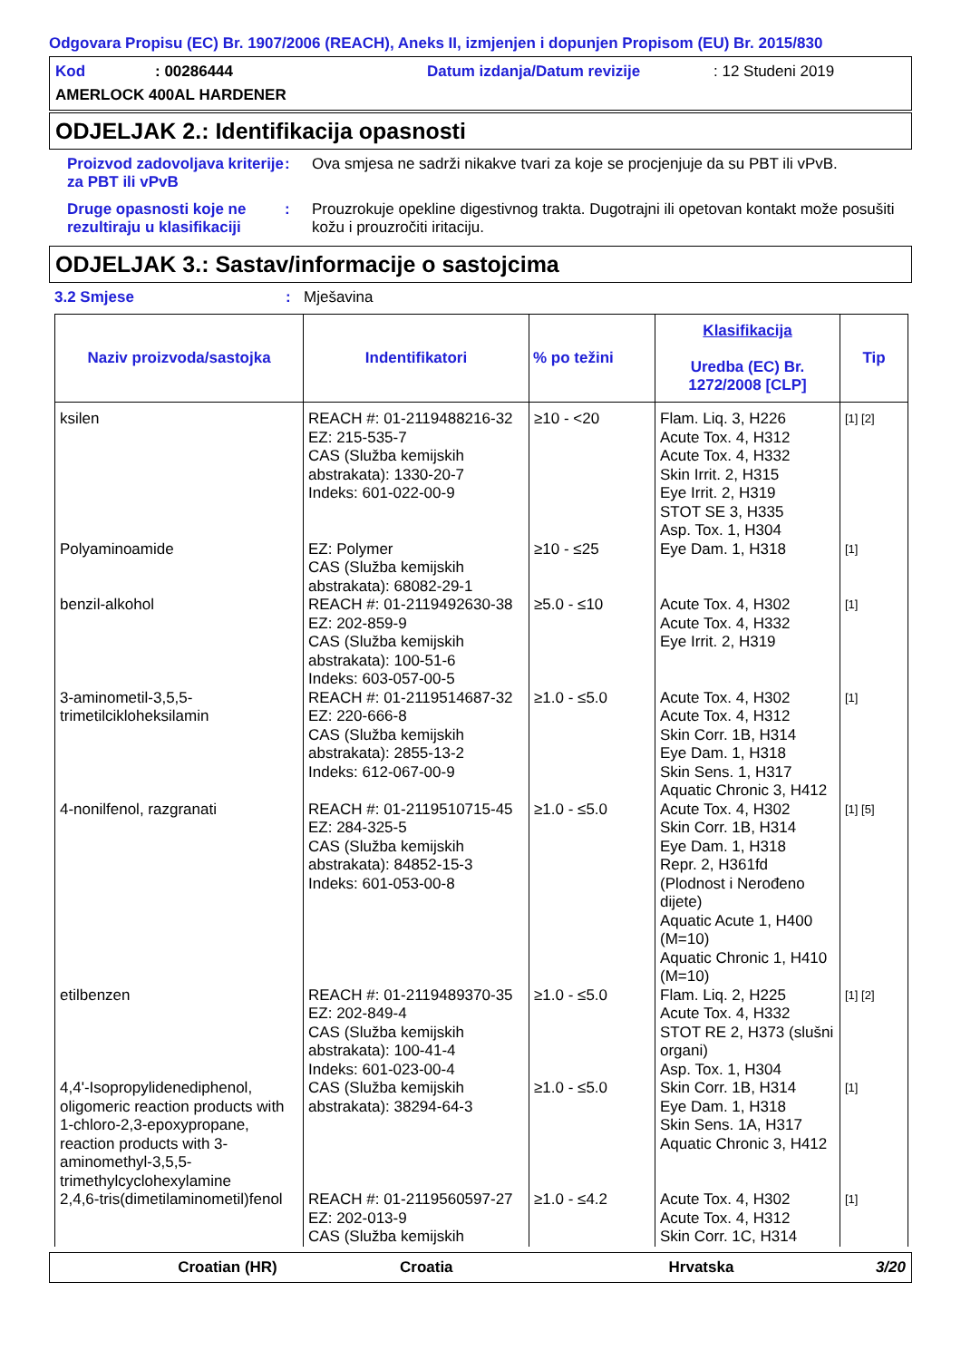Odgovara Propisu (EC) Br. 1907/2006 (REACH), Aneks II, izmjenjen i dopunjen Propisom (EU) Br. 2015/830
Kod: 00286444 Datum izdanja/Datum revizije: 12 Studeni 2019
AMERLOCK 400AL HARDENER
ODJELJAK 2.: Identifikacija opasnosti
Proizvod zadovoljava kriterije za PBT ili vPvB
: Ova smjesa ne sadrži nikakve tvari za koje se procjenjuje da su PBT ili vPvB.
Druge opasnosti koje ne rezultiraju u klasifikaciji
: Prouzrokuje opekline digestivnog trakta. Dugotrajni ili opetovan kontakt može posušiti kožu i prouzročiti iritaciju.
ODJELJAK 3.: Sastav/informacije o sastojcima
3.2 Smjese: Mješavina
| Naziv proizvoda/sastojka | Indentifikatori | % po težini | Klasifikacija Uredba (EC) Br. 1272/2008 [CLP] | Tip |
| --- | --- | --- | --- | --- |
| ksilen | REACH #: 01-2119488216-32 EZ: 215-535-7 CAS (Služba kemijskih abstrakata): 1330-20-7 Indeks: 601-022-00-9 | ≥10 - <20 | Flam. Liq. 3, H226 Acute Tox. 4, H312 Acute Tox. 4, H332 Skin Irrit. 2, H315 Eye Irrit. 2, H319 STOT SE 3, H335 Asp. Tox. 1, H304 | [1] [2] |
| Polyaminoamide | EZ: Polymer CAS (Služba kemijskih abstrakata): 68082-29-1 | ≥10 - ≤25 | Eye Dam. 1, H318 | [1] |
| benzil-alkohol | REACH #: 01-2119492630-38 EZ: 202-859-9 CAS (Služba kemijskih abstrakata): 100-51-6 Indeks: 603-057-00-5 | ≥5.0 - ≤10 | Acute Tox. 4, H302 Acute Tox. 4, H332 Eye Irrit. 2, H319 | [1] |
| 3-aminometil-3,5,5-trimetilcikloheksilamin | REACH #: 01-2119514687-32 EZ: 220-666-8 CAS (Služba kemijskih abstrakata): 2855-13-2 Indeks: 612-067-00-9 | ≥1.0 - ≤5.0 | Acute Tox. 4, H302 Acute Tox. 4, H312 Skin Corr. 1B, H314 Eye Dam. 1, H318 Skin Sens. 1, H317 Aquatic Chronic 3, H412 | [1] |
| 4-nonilfenol, razgranati | REACH #: 01-2119510715-45 EZ: 284-325-5 CAS (Služba kemijskih abstrakata): 84852-15-3 Indeks: 601-053-00-8 | ≥1.0 - ≤5.0 | Acute Tox. 4, H302 Skin Corr. 1B, H314 Eye Dam. 1, H318 Repr. 2, H361fd (Plodnost i Nerođeno dijete) Aquatic Acute 1, H400 (M=10) Aquatic Chronic 1, H410 (M=10) | [1] [5] |
| etilbenzen | REACH #: 01-2119489370-35 EZ: 202-849-4 CAS (Služba kemijskih abstrakata): 100-41-4 Indeks: 601-023-00-4 | ≥1.0 - ≤5.0 | Flam. Liq. 2, H225 Acute Tox. 4, H332 STOT RE 2, H373 (slušni organi) Asp. Tox. 1, H304 | [1] [2] |
| 4,4'-Isopropylidenediphenol, oligomeric reaction products with 1-chloro-2,3-epoxypropane, reaction products with 3-aminomethyl-3,5,5-trimethylcyclohexylamine | CAS (Služba kemijskih abstrakata): 38294-64-3 | ≥1.0 - ≤5.0 | Skin Corr. 1B, H314 Eye Dam. 1, H318 Skin Sens. 1A, H317 Aquatic Chronic 3, H412 | [1] |
| 2,4,6-tris(dimetilaminometil)fenol | REACH #: 01-2119560597-27 EZ: 202-013-9 CAS (Služba kemijskih | ≥1.0 - ≤4.2 | Acute Tox. 4, H302 Acute Tox. 4, H312 Skin Corr. 1C, H314 | [1] |
Croatian (HR) Croatia Hrvatska 3/20